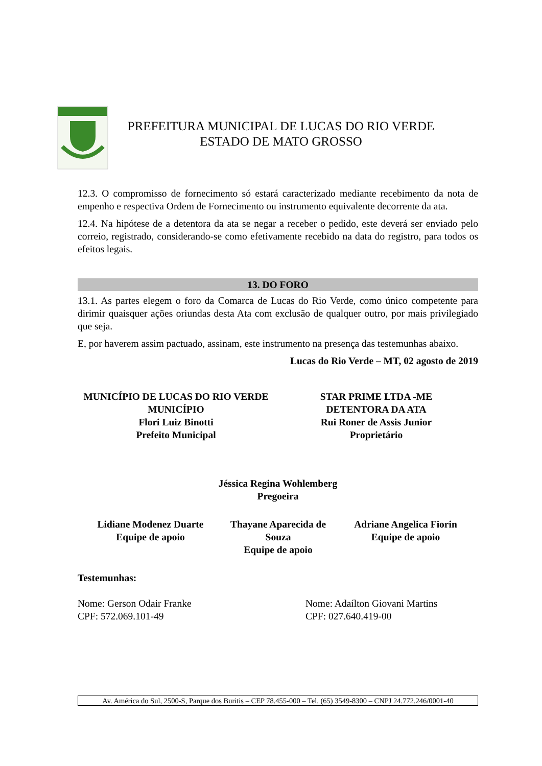PREFEITURA MUNICIPAL DE LUCAS DO RIO VERDE
ESTADO DE MATO GROSSO
12.3. O compromisso de fornecimento só estará caracterizado mediante recebimento da nota de empenho e respectiva Ordem de Fornecimento ou instrumento equivalente decorrente da ata.
12.4. Na hipótese de a detentora da ata se negar a receber o pedido, este deverá ser enviado pelo correio, registrado, considerando-se como efetivamente recebido na data do registro, para todos os efeitos legais.
13. DO FORO
13.1. As partes elegem o foro da Comarca de Lucas do Rio Verde, como único competente para dirimir quaisquer ações oriundas desta Ata com exclusão de qualquer outro, por mais privilegiado que seja.
E, por haverem assim pactuado, assinam, este instrumento na presença das testemunhas abaixo.
Lucas do Rio Verde – MT, 02 agosto de 2019
MUNICÍPIO DE LUCAS DO RIO VERDE
MUNICÍPIO
Flori Luiz Binotti
Prefeito Municipal
STAR PRIME LTDA -ME
DETENTORA DA ATA
Rui Roner de Assis Junior
Proprietário
Jéssica Regina Wohlemberg
Pregoeira
Lidiane Modenez Duarte
Equipe de apoio
Thayane Aparecida de Souza
Equipe de apoio
Adriane Angelica Fiorin
Equipe de apoio
Testemunhas:
Nome: Gerson Odair Franke
CPF: 572.069.101-49
Nome: Adaílton Giovani Martins
CPF: 027.640.419-00
Av. América do Sul, 2500-S, Parque dos Buritis – CEP 78.455-000 – Tel. (65) 3549-8300 – CNPJ 24.772.246/0001-40